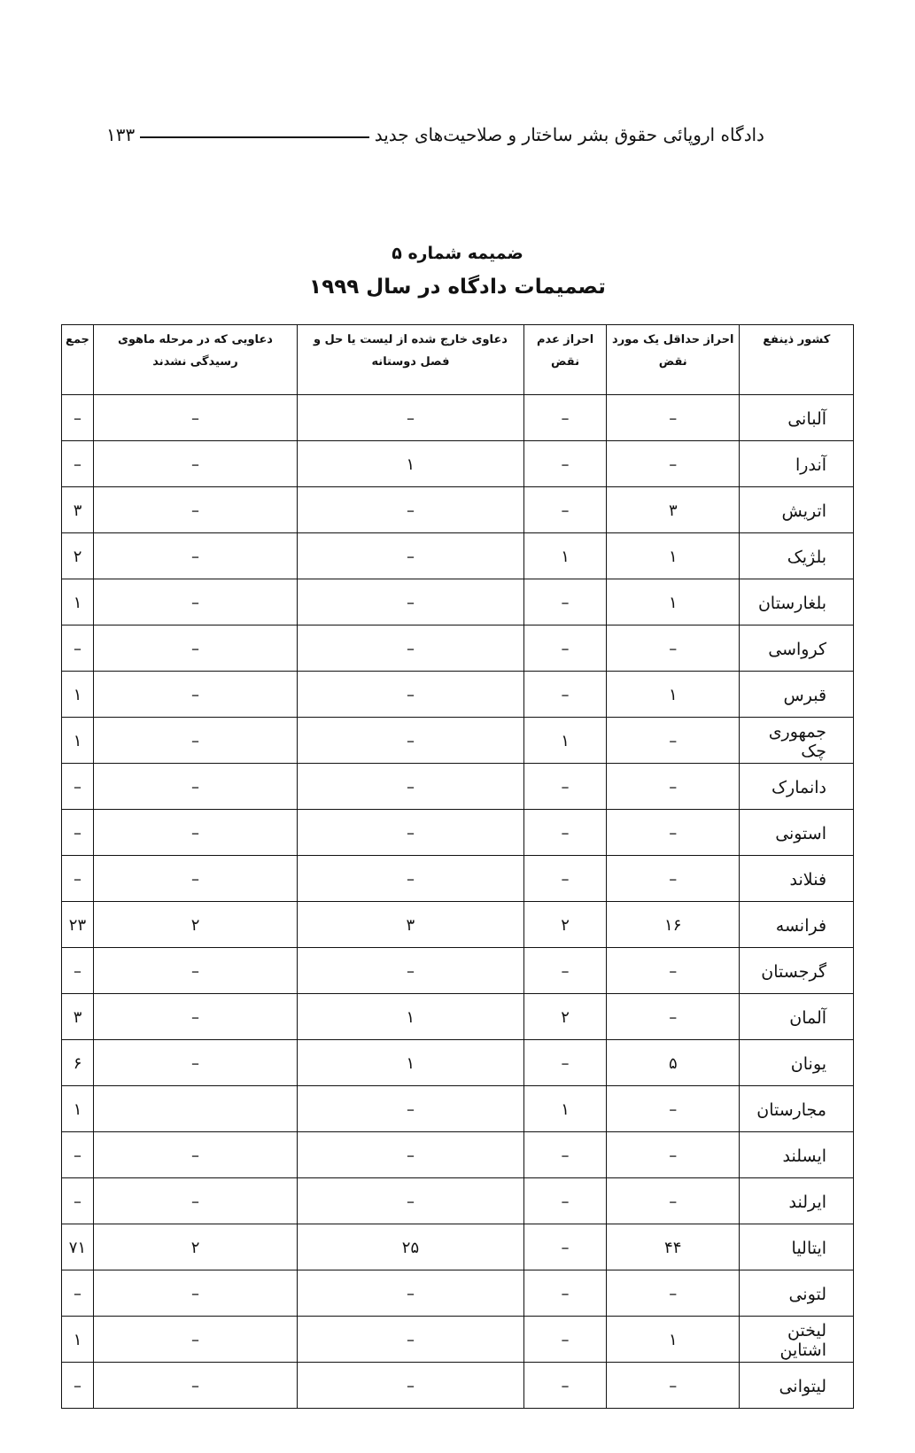دادگاه اروپائی حقوق بشر ساختار و صلاحیت‌های جدید ۱۳۳
ضمیمه شماره ۵
تصمیمات دادگاه در سال ۱۹۹۹
| کشور ذینفع | احراز حداقل یک مورد نقض | احراز عدم نقض | دعاوی خارج شده از لیست یا حل و فصل دوستانه | دعاویی که در مرحله ماهوی رسیدگی نشدند | جمع |
| --- | --- | --- | --- | --- | --- |
| آلبانی | – | – | – | – | – |
| آندرا | – | – | ۱ | – | – |
| اتریش | ۳ | – | – | – | ۳ |
| بلژیک | ۱ | ۱ | – | – | ۲ |
| بلغارستان | ۱ | – | – | – | ۱ |
| کرواسی | – | – | – | – | – |
| قبرس | ۱ | – | – | – | ۱ |
| جمهوری چک | – | ۱ | – | – | ۱ |
| دانمارک | – | – | – | – | – |
| استونی | – | – | – | – | – |
| فنلاند | – | – | – | – | – |
| فرانسه | ۱۶ | ۲ | ۳ | ۲ | ۲۳ |
| گرجستان | – | – | – | – | – |
| آلمان | – | ۲ | ۱ | – | ۳ |
| یونان | ۵ | – | ۱ | – | ۶ |
| مجارستان | – | ۱ | – | | ۱ |
| ایسلند | – | – | – | – | – |
| ایرلند | – | – | – | – | – |
| ایتالیا | ۴۴ | – | ۲۵ | ۲ | ۷۱ |
| لتونی | – | – | – | – | – |
| لیختن اشتاین | ۱ | – | – | – | ۱ |
| لیتوانی | – | – | – | – | – |